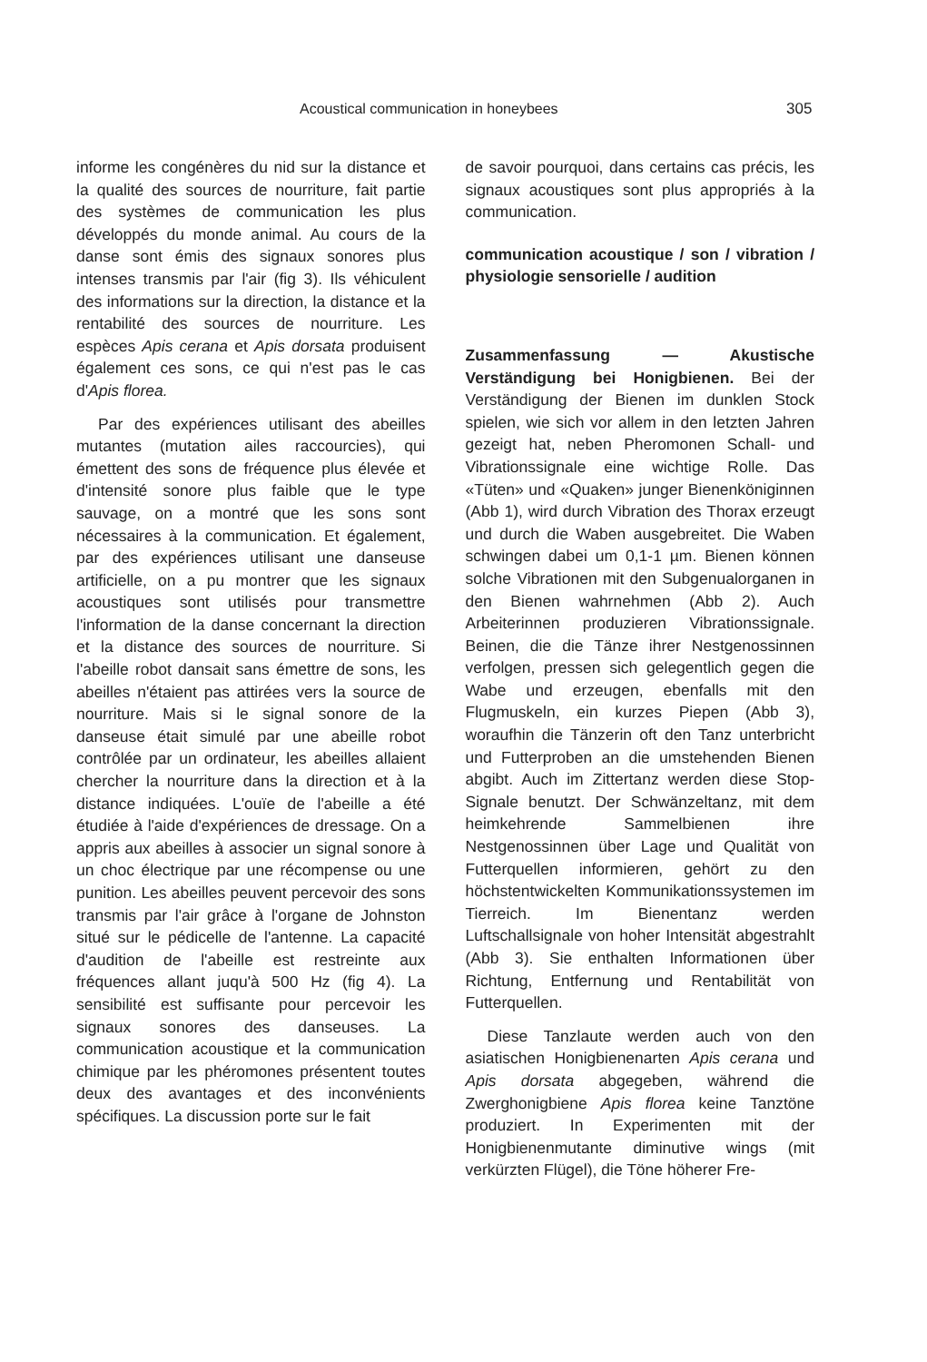Acoustical communication in honeybees 305
informe les congénères du nid sur la distance et la qualité des sources de nourriture, fait partie des systèmes de communication les plus développés du monde animal. Au cours de la danse sont émis des signaux sonores plus intenses transmis par l'air (fig 3). Ils véhiculent des informations sur la direction, la distance et la rentabilité des sources de nourriture. Les espèces Apis cerana et Apis dorsata produisent également ces sons, ce qui n'est pas le cas d'Apis florea.
Par des expériences utilisant des abeilles mutantes (mutation ailes raccourcies), qui émettent des sons de fréquence plus élevée et d'intensité sonore plus faible que le type sauvage, on a montré que les sons sont nécessaires à la communication. Et également, par des expériences utilisant une danseuse artificielle, on a pu montrer que les signaux acoustiques sont utilisés pour transmettre l'information de la danse concernant la direction et la distance des sources de nourriture. Si l'abeille robot dansait sans émettre de sons, les abeilles n'étaient pas attirées vers la source de nourriture. Mais si le signal sonore de la danseuse était simulé par une abeille robot contrôlée par un ordinateur, les abeilles allaient chercher la nourriture dans la direction et à la distance indiquées. L'ouïe de l'abeille a été étudiée à l'aide d'expériences de dressage. On a appris aux abeilles à associer un signal sonore à un choc électrique par une récompense ou une punition. Les abeilles peuvent percevoir des sons transmis par l'air grâce à l'organe de Johnston situé sur le pédicelle de l'antenne. La capacité d'audition de l'abeille est restreinte aux fréquences allant juqu'à 500 Hz (fig 4). La sensibilité est suffisante pour percevoir les signaux sonores des danseuses. La communication acoustique et la communication chimique par les phéromones présentent toutes deux des avantages et des inconvénients spécifiques. La discussion porte sur le fait
de savoir pourquoi, dans certains cas précis, les signaux acoustiques sont plus appropriés à la communication.
communication acoustique / son / vibration / physiologie sensorielle / audition
Zusammenfassung — Akustische Verständigung bei Honigbienen. Bei der Verständigung der Bienen im dunklen Stock spielen, wie sich vor allem in den letzten Jahren gezeigt hat, neben Pheromonen Schall- und Vibrationssignale eine wichtige Rolle. Das «Tüten» und «Quaken» junger Bienenköniginnen (Abb 1), wird durch Vibration des Thorax erzeugt und durch die Waben ausgebreitet. Die Waben schwingen dabei um 0,1-1 µm. Bienen können solche Vibrationen mit den Subgenualorganen in den Bienen wahrnehmen (Abb 2). Auch Arbeiterinnen produzieren Vibrationssignale. Beinen, die die Tänze ihrer Nestgenossinnen verfolgen, pressen sich gelegentlich gegen die Wabe und erzeugen, ebenfalls mit den Flugmuskeln, ein kurzes Piepen (Abb 3), woraufhin die Tänzerin oft den Tanz unterbricht und Futterproben an die umstehenden Bienen abgibt. Auch im Zittertanz werden diese Stop-Signale benutzt. Der Schwänzeltanz, mit dem heimkehrende Sammelbienen ihre Nestgenossinnen über Lage und Qualität von Futterquellen informieren, gehört zu den höchstentwickelten Kommunikationssystemen im Tierreich. Im Bienentanz werden Luftschallsignale von hoher Intensität abgestrahlt (Abb 3). Sie enthalten Informationen über Richtung, Entfernung und Rentabilität von Futterquellen.
Diese Tanzlaute werden auch von den asiatischen Honigbienenarten Apis cerana und Apis dorsata abgegeben, während die Zwerghonigbiene Apis florea keine Tanztöne produziert. In Experimenten mit der Honigbienenmutante diminutive wings (mit verkürzten Flügel), die Töne höherer Fre-